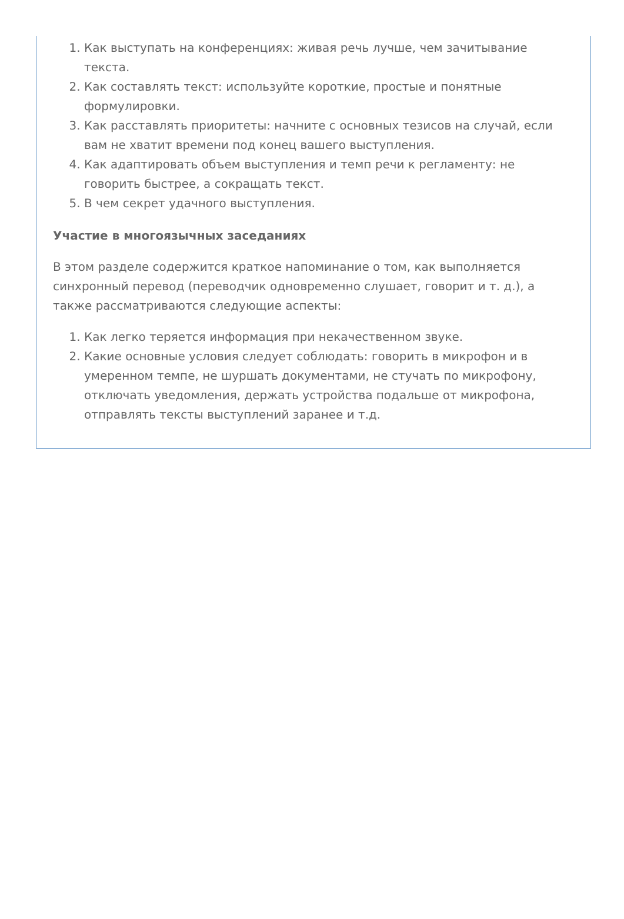1. Как выступать на конференциях: живая речь лучше, чем зачитывание текста.
2. Как составлять текст: используйте короткие, простые и понятные формулировки.
3. Как расставлять приоритеты: начните с основных тезисов на случай, если вам не хватит времени под конец вашего выступления.
4. Как адаптировать объем выступления и темп речи к регламенту: не говорить быстрее, а сокращать текст.
5. В чем секрет удачного выступления.
Участие в многоязычных заседаниях
В этом разделе содержится краткое напоминание о том, как выполняется синхронный перевод (переводчик одновременно слушает, говорит и т. д.), а также рассматриваются следующие аспекты:
1. Как легко теряется информация при некачественном звуке.
2. Какие основные условия следует соблюдать: говорить в микрофон и в умеренном темпе, не шуршать документами, не стучать по микрофону, отключать уведомления, держать устройства подальше от микрофона, отправлять тексты выступлений заранее и т.д.